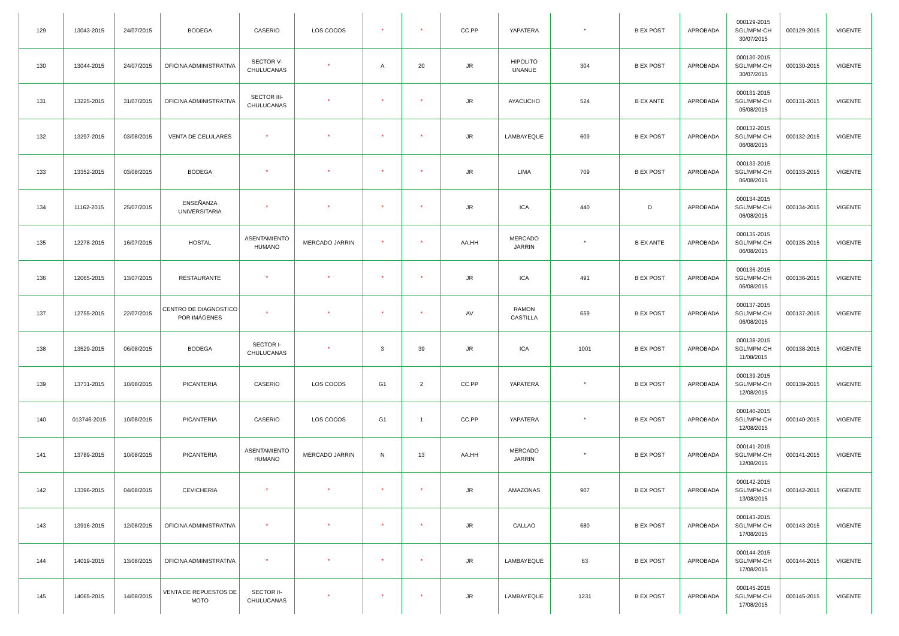| 129 | 13043-2015 | 24/07/2015 | BODEGA | CASERIO | LOS COCOS | * | * | CC.PP | YAPATERA | * | B EX POST | APROBADA | 000129-2015 SGL/MPM-CH 30/07/2015 | 000129-2015 | VIGENTE |
| 130 | 13044-2015 | 24/07/2015 | OFICINA ADMINISTRATIVA | SECTOR V-CHULUCANAS | * | A | 20 | JR | HIPOLITO UNANUE | 304 | B EX POST | APROBADA | 000130-2015 SGL/MPM-CH 30/07/2015 | 000130-2015 | VIGENTE |
| 131 | 13225-2015 | 31/07/2015 | OFICINA ADMINISTRATIVA | SECTOR III-CHULUCANAS | * | * | * | JR | AYACUCHO | 524 | B EX ANTE | APROBADA | 000131-2015 SGL/MPM-CH 05/08/2015 | 000131-2015 | VIGENTE |
| 132 | 13297-2015 | 03/08/2015 | VENTA DE CELULARES | * | * | * | * | JR | LAMBAYEQUE | 609 | B EX POST | APROBADA | 000132-2015 SGL/MPM-CH 06/08/2015 | 000132-2015 | VIGENTE |
| 133 | 13352-2015 | 03/08/2015 | BODEGA | * | * | * | * | JR | LIMA | 709 | B EX POST | APROBADA | 000133-2015 SGL/MPM-CH 06/08/2015 | 000133-2015 | VIGENTE |
| 134 | 11162-2015 | 25/07/2015 | ENSEÑANZA UNIVERSITARIA | * | * | * | * | JR | ICA | 440 | D | APROBADA | 000134-2015 SGL/MPM-CH 06/08/2015 | 000134-2015 | VIGENTE |
| 135 | 12278-2015 | 16/07/2015 | HOSTAL | ASENTAMIENTO HUMANO | MERCADO JARRIN | * | * | AA.HH | MERCADO JARRIN | * | B EX ANTE | APROBADA | 000135-2015 SGL/MPM-CH 06/08/2015 | 000135-2015 | VIGENTE |
| 136 | 12065-2015 | 13/07/2015 | RESTAURANTE | * | * | * | * | JR | ICA | 491 | B EX POST | APROBADA | 000136-2015 SGL/MPM-CH 06/08/2015 | 000136-2015 | VIGENTE |
| 137 | 12755-2015 | 22/07/2015 | CENTRO DE DIAGNOSTICO POR IMÁGENES | * | * | * | * | AV | RAMON CASTILLA | 659 | B EX POST | APROBADA | 000137-2015 SGL/MPM-CH 06/08/2015 | 000137-2015 | VIGENTE |
| 138 | 13529-2015 | 06/08/2015 | BODEGA | SECTOR I-CHULUCANAS | * | 3 | 39 | JR | ICA | 1001 | B EX POST | APROBADA | 000138-2015 SGL/MPM-CH 11/08/2015 | 000138-2015 | VIGENTE |
| 139 | 13731-2015 | 10/08/2015 | PICANTERIA | CASERIO | LOS COCOS | G1 | 2 | CC.PP | YAPATERA | * | B EX POST | APROBADA | 000139-2015 SGL/MPM-CH 12/08/2015 | 000139-2015 | VIGENTE |
| 140 | 013746-2015 | 10/08/2015 | PICANTERIA | CASERIO | LOS COCOS | G1 | 1 | CC.PP | YAPATERA | * | B EX POST | APROBADA | 000140-2015 SGL/MPM-CH 12/08/2015 | 000140-2015 | VIGENTE |
| 141 | 13789-2015 | 10/08/2015 | PICANTERIA | ASENTAMIENTO HUMANO | MERCADO JARRIN | N | 13 | AA.HH | MERCADO JARRIN | * | B EX POST | APROBADA | 000141-2015 SGL/MPM-CH 12/08/2015 | 000141-2015 | VIGENTE |
| 142 | 13396-2015 | 04/08/2015 | CEVICHERIA | * | * | * | * | JR | AMAZONAS | 907 | B EX POST | APROBADA | 000142-2015 SGL/MPM-CH 13/08/2015 | 000142-2015 | VIGENTE |
| 143 | 13916-2015 | 12/08/2015 | OFICINA ADMINISTRATIVA | * | * | * | * | JR | CALLAO | 680 | B EX POST | APROBADA | 000143-2015 SGL/MPM-CH 17/08/2015 | 000143-2015 | VIGENTE |
| 144 | 14019-2015 | 13/08/2015 | OFICINA ADMINISTRATIVA | * | * | * | * | JR | LAMBAYEQUE | 63 | B EX POST | APROBADA | 000144-2015 SGL/MPM-CH 17/08/2015 | 000144-2015 | VIGENTE |
| 145 | 14065-2015 | 14/08/2015 | VENTA DE REPUESTOS DE MOTO | SECTOR II-CHULUCANAS | * | * | * | JR | LAMBAYEQUE | 1231 | B EX POST | APROBADA | 000145-2015 SGL/MPM-CH 17/08/2015 | 000145-2015 | VIGENTE |